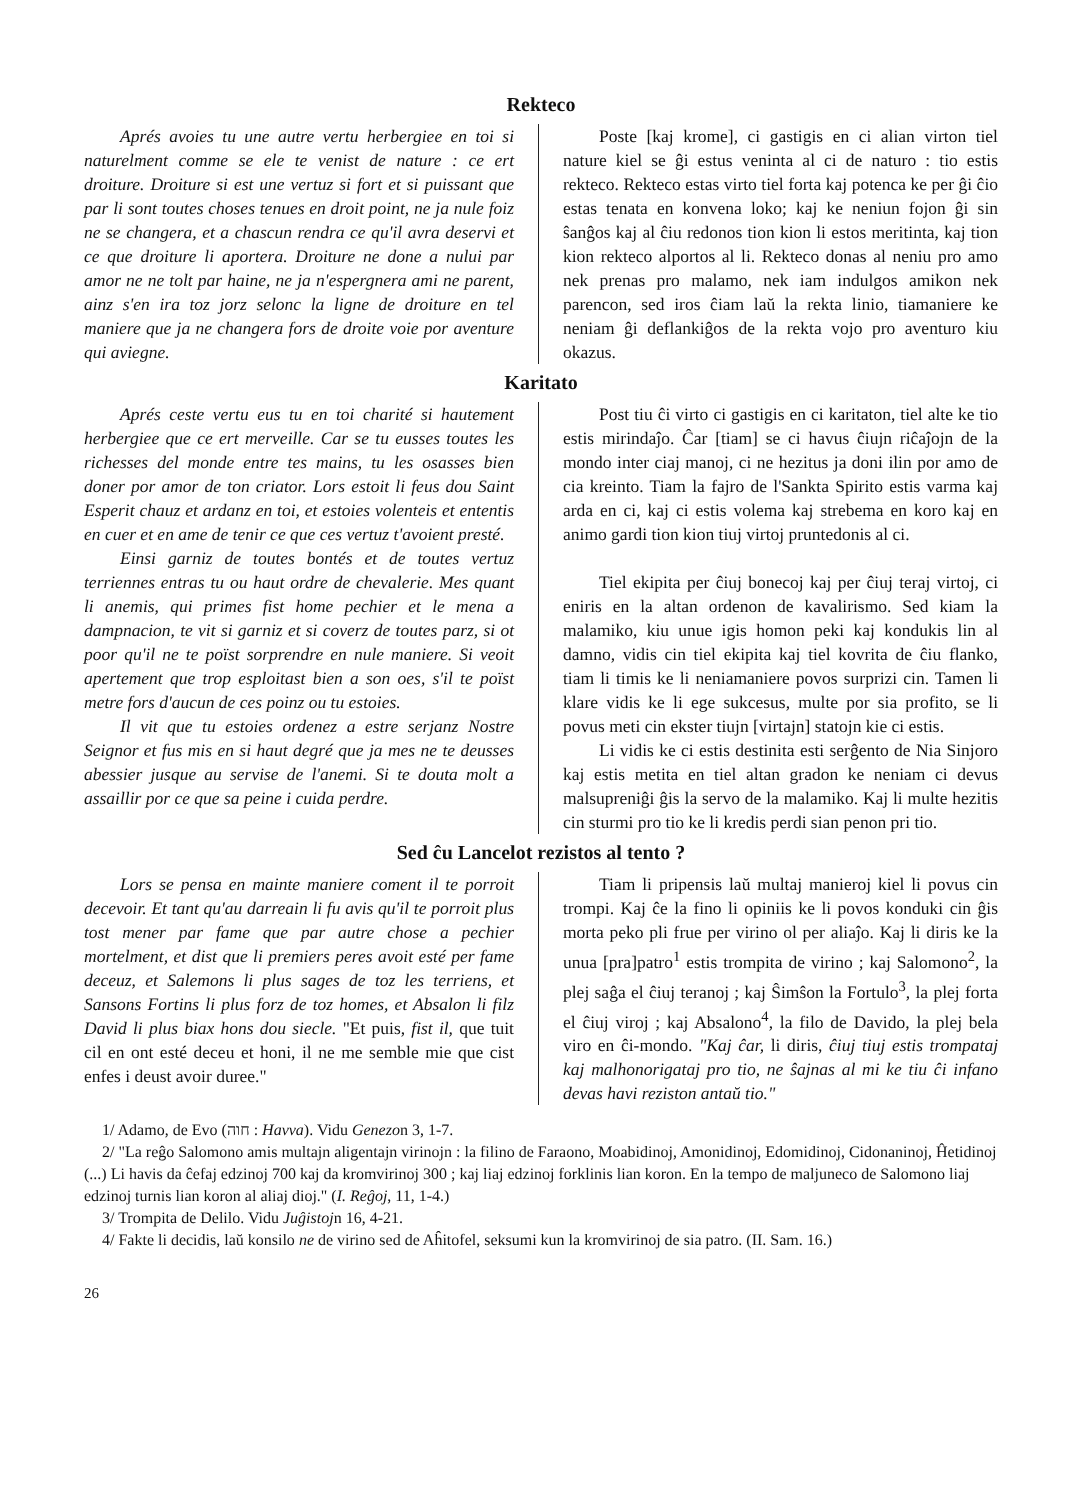Rekteco
Aprés avoies tu une autre vertu herbergiee en toi si naturelment comme se ele te venist de nature : ce ert droiture. Droiture si est une vertuz si fort et si puissant que par li sont toutes choses tenues en droit point, ne ja nule foiz ne se changera, et a chascun rendra ce qu'il avra deservi et ce que droiture li aportera. Droiture ne done a nului par amor ne ne tolt par haine, ne ja n'espergnera ami ne parent, ainz s'en ira toz jorz selonc la ligne de droiture en tel maniere que ja ne changera fors de droite voie por aventure qui aviegne.
Poste [kaj krome], ci gastigis en ci alian virton tiel nature kiel se ĝi estus veninta al ci de naturo : tio estis rekteco. Rekteco estas virto tiel forta kaj potenca ke per ĝi ĉio estas tenata en konvena loko; kaj ke neniun fojon ĝi sin ŝanĝos kaj al ĉiu redonos tion kion li estos meritinta, kaj tion kion rekteco alportos al li. Rekteco donas al neniu pro amo nek prenas pro malamo, nek iam indulgos amikon nek parencon, sed iros ĉiam laŭ la rekta linio, tiamaniere ke neniam ĝi deflankiĝos de la rekta vojo pro aventuro kiu okazus.
Karitato
Aprés ceste vertu eus tu en toi charité si hautement herbergiee que ce ert merveille. Car se tu eusses toutes les richesses del monde entre tes mains, tu les osasses bien doner por amor de ton criator. Lors estoit li feus dou Saint Esperit chauz et ardanz en toi, et estoies volenteis et ententis en cuer et en ame de tenir ce que ces vertuz t'avoient presté.
Einsi garniz de toutes bontés et de toutes vertuz terriennes entras tu ou haut ordre de chevalerie. Mes quant li anemis, qui primes fist home pechier et le mena a dampnacion, te vit si garniz et si coverz de toutes parz, si ot poor qu'il ne te poïst sorprendre en nule maniere. Si veoit apertement que trop esploitast bien a son oes, s'il te poïst metre fors d'aucun de ces poinz ou tu estoies.
Il vit que tu estoies ordenez a estre serjanz Nostre Seignor et fus mis en si haut degré que ja mes ne te deusses abessier jusque au servise de l'anemi. Si te douta molt a assaillir por ce que sa peine i cuida perdre.
Post tiu ĉi virto ci gastigis en ci karitaton, tiel alte ke tio estis mirindaĵo. Ĉar [tiam] se ci havus ĉiujn riĉaĵojn de la mondo inter ciaj manoj, ci ne hezitus ja doni ilin por amo de cia kreinto. Tiam la fajro de l'Sankta Spirito estis varma kaj arda en ci, kaj ci estis volema kaj strebema en koro kaj en animo gardi tion kion tiuj virtoj pruntedonis al ci.
Tiel ekipita per ĉiuj bonecoj kaj per ĉiuj teraj virtoj, ci eniris en la altan ordenon de kavalirismo. Sed kiam la malamiko, kiu unue igis homon peki kaj kondukis lin al damno, vidis cin tiel ekipita kaj tiel kovrita de ĉiu flanko, tiam li timis ke li neniamaniere povos surprizi cin. Tamen li klare vidis ke li ege sukcesus, multe por sia profito, se li povus meti cin ekster tiujn [virtajn] statojn kie ci estis.
Li vidis ke ci estis destinita esti serĝento de Nia Sinjoro kaj estis metita en tiel altan gradon ke neniam ci devus malsupreniĝi ĝis la servo de la malamiko. Kaj li multe hezitis cin sturmi pro tio ke li kredis perdi sian penon pri tio.
Sed ĉu Lancelot rezistos al tento ?
Lors se pensa en mainte maniere coment il te porroit decevoir. Et tant qu'au darreain li fu avis qu'il te porroit plus tost mener par fame que par autre chose a pechier mortelment, et dist que li premiers peres avoit esté per fame deceuz, et Salemons li plus sages de toz les terriens, et Sansons Fortins li plus forz de toz homes, et Absalon li filz David li plus biax hons dou siecle. "Et puis, fist il, que tuit cil en ont esté deceu et honi, il ne me semble mie que cist enfes i deust avoir duree."
Tiam li pripensis laŭ multaj manieroj kiel li povus cin trompi. Kaj ĉe la fino li opiniis ke li povos konduki cin ĝis morta peko pli frue per virino ol per aliaĵo. Kaj li diris ke la unua [pra]patro<sup>1</sup> estis trompita de virino ; kaj Salomono<sup>2</sup>, la plej saĝa el ĉiuj teranoj ; kaj Ŝimŝon la Fortulo<sup>3</sup>, la plej forta el ĉiuj viroj ; kaj Absalono<sup>4</sup>, la filo de Davido, la plej bela viro en ĉi-mondo. "Kaj ĉar, li diris, ĉiuj tiuj estis trompataj kaj malhonorigataj pro tio, ne ŝajnas al mi ke tiu ĉi infano devas havi reziston antaŭ tio."
1/ Adamo, de Evo (חוה : Havva). Vidu Genezon 3, 1-7.
2/ "La reĝo Salomono amis multajn aligentajn virinojn : la filino de Faraono, Moabidinoj, Amonidinoj, Edomidinoj, Cidonaninoj, Ĥetidinoj (...) Li havis da ĉefaj edzinoj 700 kaj da kromvirinoj 300 ; kaj liaj edzinoj forklinis lian koron. En la tempo de maljuneco de Salomono liaj edzinoj turnis lian koron al aliaj dioj." (I. Reĝoj, 11, 1-4.)
3/ Trompita de Delilo. Vidu Juĝistojn 16, 4-21.
4/ Fakte li decidis, laŭ konsilo ne de virino sed de Aĥitofel, seksumi kun la kromvirinoj de sia patro. (II. Sam. 16.)
26